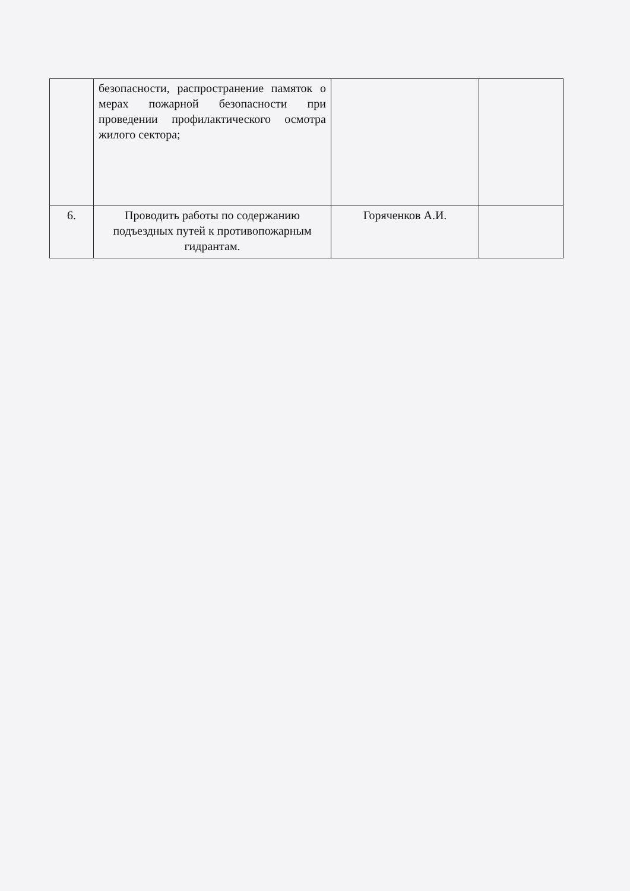| | безопасности, распространение памяток о мерах пожарной безопасности при проведении профилактического осмотра жилого сектора; | | |
| 6. | Проводить работы по содержанию подъездных путей к противопожарным гидрантам. | Горяченков А.И. | |